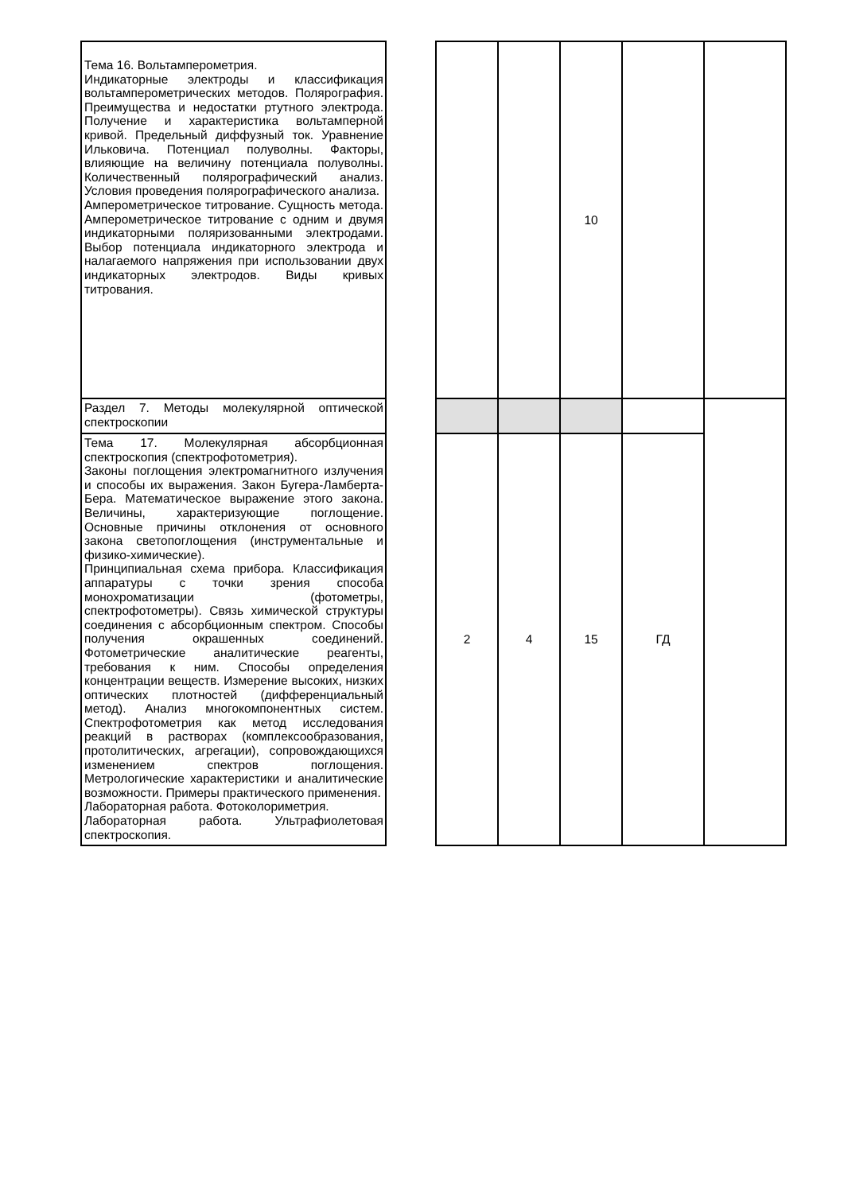| Тема 16. Вольтамперометрия. Индикаторные электроды и классификация вольтамперометрических методов. Полярография. Преимущества и недостатки ртутного электрода. Получение и характеристика вольтамперной кривой. Предельный диффузный ток. Уравнение Ильковича. Потенциал полуволны. Факторы, влияющие на величину потенциала полуволны. Количественный полярографический анализ. Условия проведения полярографического анализа. Амперометрическое титрование. Сущность метода. Амперометрическое титрование с одним и двумя индикаторными поляризованными электродами. Выбор потенциала индикаторного электрода и налагаемого напряжения при использовании двух индикаторных электродов. Виды кривых титрования. | | | | 10 | | |
| Раздел 7. Методы молекулярной оптической спектроскопии | | | | | | |
| Тема 17. Молекулярная абсорбционная спектроскопия (спектрофотометрия). Законы поглощения электромагнитного излучения и способы их выражения. Закон Бугера-Ламберта-Бера. Математическое выражение этого закона. Величины, характеризующие поглощение. Основные причины отклонения от основного закона светопоглощения (инструментальные и физико-химические). Принципиальная схема прибора. Классификация аппаратуры с точки зрения способа монохроматизации (фотометры, спектрофотометры). Связь химической структуры соединения с абсорбционным спектром. Способы получения окрашенных соединений. Фотометрические аналитические реагенты, требования к ним. Способы определения концентрации веществ. Измерение высоких, низких оптических плотностей (дифференциальный метод). Анализ многокомпонентных систем. Спектрофотометрия как метод исследования реакций в растворах (комплексообразования, протолитических, агрегации), сопровождающихся изменением спектров поглощения. Метрологические характеристики и аналитические возможности. Примеры практического применения. Лабораторная работа. Фотоколориметрия. Лабораторная работа. Ультрафиолетовая спектроскопия. | | 2 | 4 | 15 | ГД | |